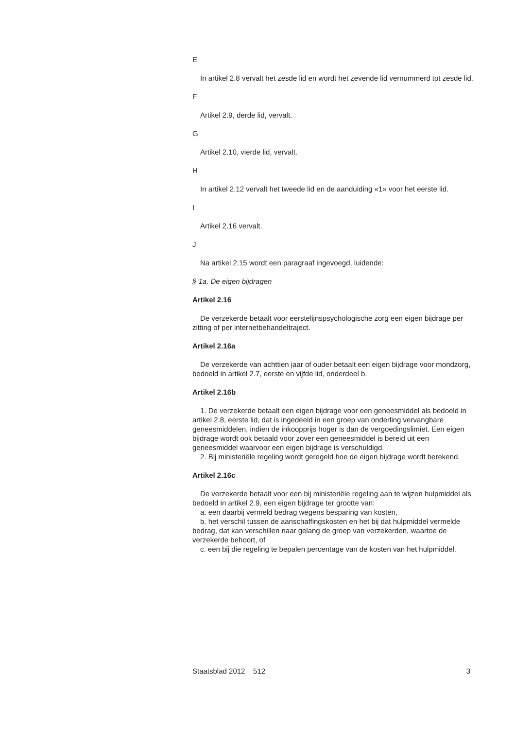E
In artikel 2.8 vervalt het zesde lid en wordt het zevende lid vernummerd tot zesde lid.
F
Artikel 2.9, derde lid, vervalt.
G
Artikel 2.10, vierde lid, vervalt.
H
In artikel 2.12 vervalt het tweede lid en de aanduiding «1» voor het eerste lid.
I
Artikel 2.16 vervalt.
J
Na artikel 2.15 wordt een paragraaf ingevoegd, luidende:
§ 1a. De eigen bijdragen
Artikel 2.16
De verzekerde betaalt voor eerstelijnspsychologische zorg een eigen bijdrage per zitting of per internetbehandeltraject.
Artikel 2.16a
De verzekerde van achttien jaar of ouder betaalt een eigen bijdrage voor mondzorg, bedoeld in artikel 2.7, eerste en vijfde lid, onderdeel b.
Artikel 2.16b
1. De verzekerde betaalt een eigen bijdrage voor een geneesmiddel als bedoeld in artikel 2.8, eerste lid, dat is ingedeeld in een groep van onderling vervangbare geneesmiddelen, indien de inkoopprijs hoger is dan de vergoedingslimiet. Een eigen bijdrage wordt ook betaald voor zover een geneesmiddel is bereid uit een geneesmiddel waarvoor een eigen bijdrage is verschuldigd.
2. Bij ministeriële regeling wordt geregeld hoe de eigen bijdrage wordt berekend.
Artikel 2.16c
De verzekerde betaalt voor een bij ministeriële regeling aan te wijzen hulpmiddel als bedoeld in artikel 2.9, een eigen bijdrage ter grootte van:
a. een daarbij vermeld bedrag wegens besparing van kosten,
b. het verschil tussen de aanschaffingskosten en het bij dat hulpmiddel vermelde bedrag, dat kan verschillen naar gelang de groep van verzekerden, waartoe de verzekerde behoort, of
c. een bij die regeling te bepalen percentage van de kosten van het hulpmiddel.
Staatsblad 2012 512 3